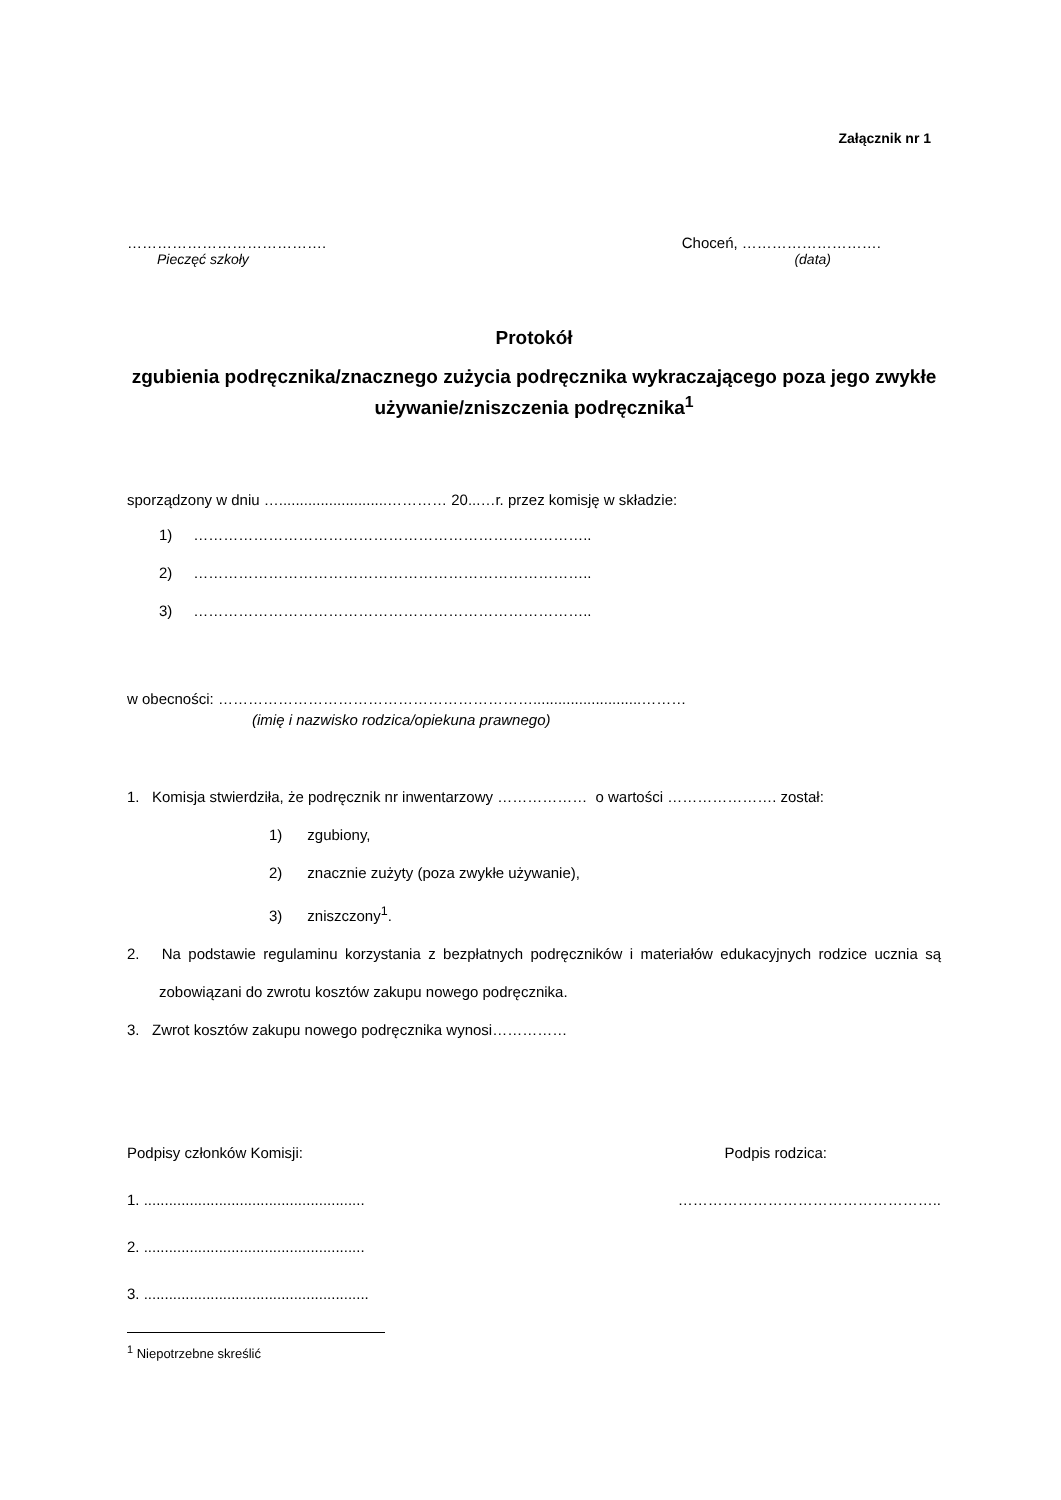Załącznik nr 1
…………………………………. Choceń, ……………………….
Pieczęć szkoły (data)
Protokół
zgubienia podręcznika/znacznego zużycia podręcznika wykraczającego poza jego zwykłe używanie/zniszczenia podręcznika<sup>1</sup>
sporządzony w dniu …..........................………… 20...…r. przez komisję w składzie:
1) ……………………………………………………………………..
2) ……………………………………………………………………..
3) ……………………………………………………………………..
w obecności: ………………………………………………………..........................………
(imię i nazwisko rodzica/opiekuna prawnego)
1. Komisja stwierdziła, że podręcznik nr inwentarzowy ……………… o wartości …………………. został:
1) zgubiony,
2) znacznie zużyty (poza zwykłe używanie),
3) zniszczony<sup>1</sup>.
2. Na podstawie regulaminu korzystania z bezpłatnych podręczników i materiałów edukacyjnych rodzice ucznia są zobowiązani do zwrotu kosztów zakupu nowego podręcznika.
3. Zwrot kosztów zakupu nowego podręcznika wynosi……………
Podpisy członków Komisji: Podpis rodzica:
1. ..................................................... ……………………………………………..
2. .....................................................
3. ......................................................
<sup>1</sup> Niepotrzebne skreślić